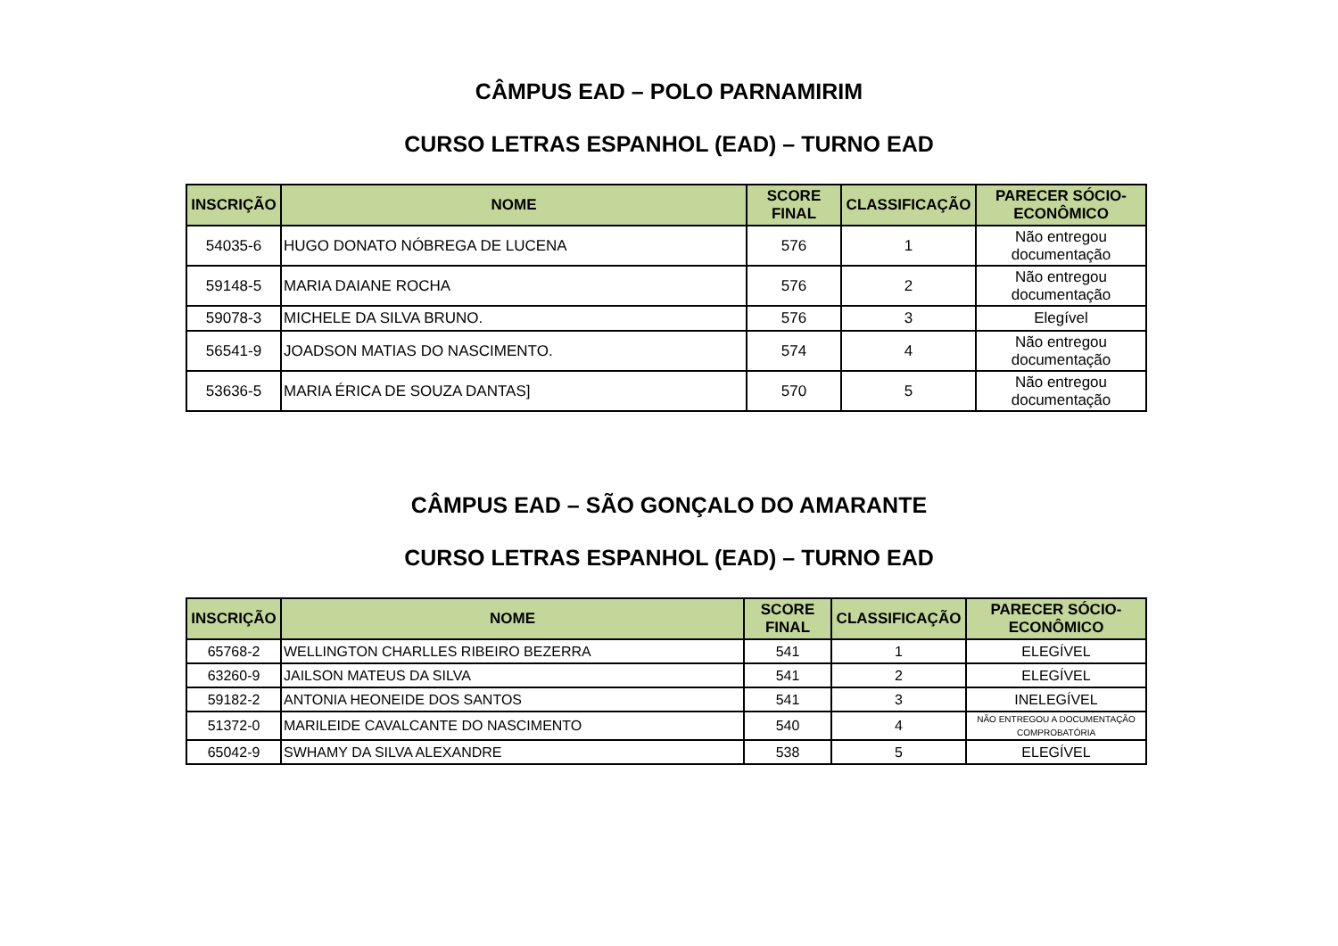CÂMPUS EAD – POLO PARNAMIRIM
CURSO LETRAS ESPANHOL (EAD) – TURNO EAD
| INSCRIÇÃO | NOME | SCORE FINAL | CLASSIFICAÇÃO | PARECER SÓCIO-ECONÔMICO |
| --- | --- | --- | --- | --- |
| 54035-6 | HUGO DONATO NÓBREGA DE LUCENA | 576 | 1 | Não entregou documentação |
| 59148-5 | MARIA DAIANE ROCHA | 576 | 2 | Não entregou documentação |
| 59078-3 | MICHELE DA SILVA BRUNO. | 576 | 3 | Elegível |
| 56541-9 | JOADSON MATIAS DO NASCIMENTO. | 574 | 4 | Não entregou documentação |
| 53636-5 | MARIA ÉRICA DE SOUZA DANTAS] | 570 | 5 | Não entregou documentação |
CÂMPUS EAD – SÃO GONÇALO DO AMARANTE
CURSO LETRAS ESPANHOL (EAD) – TURNO EAD
| INSCRIÇÃO | NOME | SCORE FINAL | CLASSIFICAÇÃO | PARECER SÓCIO-ECONÔMICO |
| --- | --- | --- | --- | --- |
| 65768-2 | WELLINGTON CHARLLES RIBEIRO BEZERRA | 541 | 1 | ELEGÍVEL |
| 63260-9 | JAILSON MATEUS DA SILVA | 541 | 2 | ELEGÍVEL |
| 59182-2 | ANTONIA HEONEIDE DOS SANTOS | 541 | 3 | INELEGÍVEL |
| 51372-0 | MARILEIDE CAVALCANTE DO NASCIMENTO | 540 | 4 | NÃO ENTREGOU A DOCUMENTAÇÃO COMPROBATÓRIA |
| 65042-9 | SWHAMY DA SILVA ALEXANDRE | 538 | 5 | ELEGÍVEL |